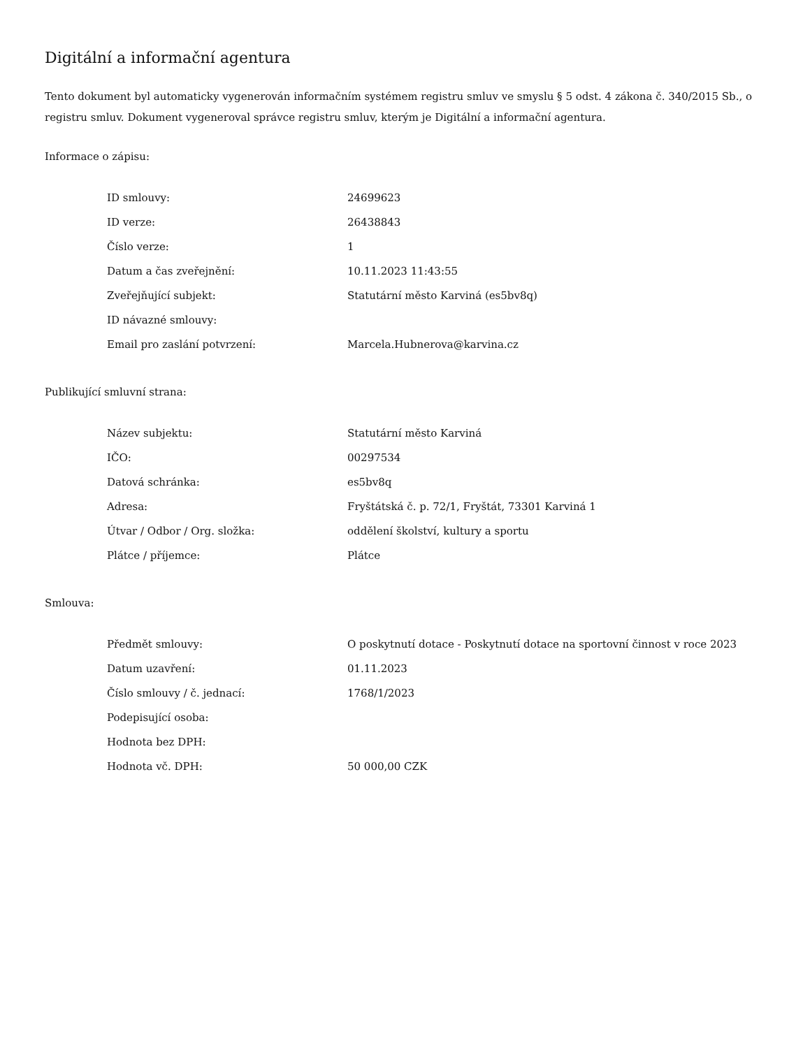Digitální a informační agentura
Tento dokument byl automaticky vygenerován informačním systémem registru smluv ve smyslu § 5 odst. 4 zákona č. 340/2015 Sb., o registru smluv. Dokument vygeneroval správce registru smluv, kterým je Digitální a informační agentura.
Informace o zápisu:
| ID smlouvy: | 24699623 |
| ID verze: | 26438843 |
| Číslo verze: | 1 |
| Datum a čas zveřejnění: | 10.11.2023 11:43:55 |
| Zveřejňující subjekt: | Statutární město Karviná (es5bv8q) |
| ID návazné smlouvy: | |
| Email pro zaslání potvrzení: | Marcela.Hubnerova@karvina.cz |
Publikující smluvní strana:
| Název subjektu: | Statutární město Karviná |
| IČO: | 00297534 |
| Datová schránka: | es5bv8q |
| Adresa: | Fryštátská č. p. 72/1, Fryštát, 73301 Karviná 1 |
| Útvar / Odbor / Org. složka: | oddělení školství, kultury a sportu |
| Plátce / příjemce: | Plátce |
Smlouva:
| Předmět smlouvy: | O poskytnutí dotace - Poskytnutí dotace na sportovní činnost v roce 2023 |
| Datum uzavření: | 01.11.2023 |
| Číslo smlouvy / č. jednací: | 1768/1/2023 |
| Podepisující osoba: | |
| Hodnota bez DPH: | |
| Hodnota vč. DPH: | 50 000,00 CZK |